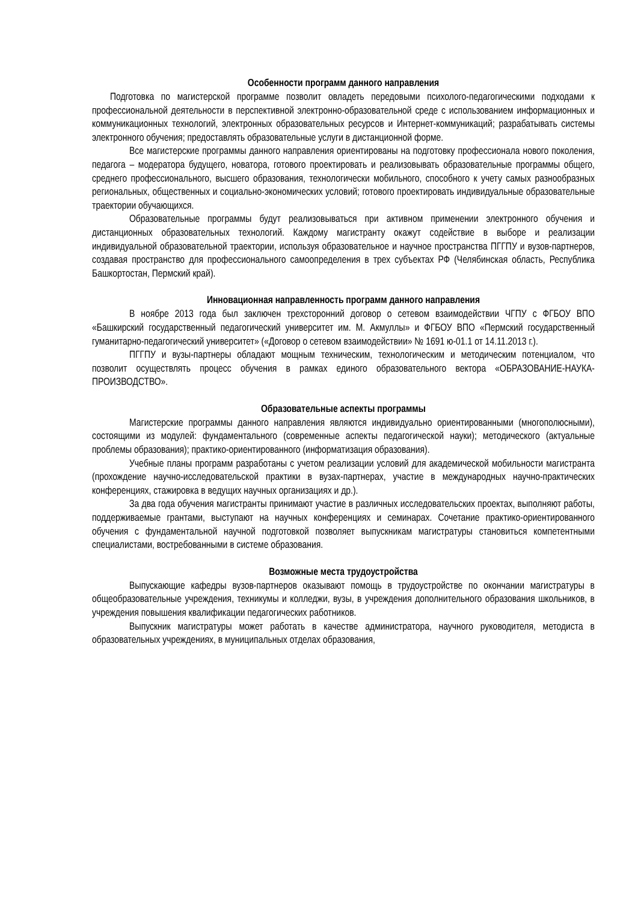Особенности программ данного направления
Подготовка по магистерской программе позволит овладеть передовыми психолого-педагогическими подходами к профессиональной деятельности в перспективной электронно-образовательной среде с использованием информационных и коммуникационных технологий, электронных образовательных ресурсов и Интернет-коммуникаций; разрабатывать системы электронного обучения; предоставлять образовательные услуги в дистанционной форме.
Все магистерские программы данного направления ориентированы на подготовку профессионала нового поколения, педагога – модератора будущего, новатора, готового проектировать и реализовывать образовательные программы общего, среднего профессионального, высшего образования, технологически мобильного, способного к учету самых разнообразных региональных, общественных и социально-экономических условий; готового проектировать индивидуальные образовательные траектории обучающихся.
Образовательные программы будут реализовываться при активном применении электронного обучения и дистанционных образовательных технологий. Каждому магистранту окажут содействие в выборе и реализации индивидуальной образовательной траектории, используя образовательное и научное пространства ПГГПУ и вузов-партнеров, создавая пространство для профессионального самоопределения в трех субъектах РФ (Челябинская область, Республика Башкортостан, Пермский край).
Инновационная направленность программ данного направления
В ноябре 2013 года был заключен трехсторонний договор о сетевом взаимодействии ЧГПУ с ФГБОУ ВПО «Башкирский государственный педагогический университет им. М. Акмуллы» и ФГБОУ ВПО «Пермский государственный гуманитарно-педагогический университет» («Договор о сетевом взаимодействии» № 1691 ю-01.1 от 14.11.2013 г.).
ПГГПУ и вузы-партнеры обладают мощным техническим, технологическим и методическим потенциалом, что позволит осуществлять процесс обучения в рамках единого образовательного вектора «ОБРАЗОВАНИЕ-НАУКА-ПРОИЗВОДСТВО».
Образовательные аспекты программы
Магистерские программы данного направления являются индивидуально ориентированными (многополюсными), состоящими из модулей: фундаментального (современные аспекты педагогической науки); методического (актуальные проблемы образования); практико-ориентированного (информатизация образования).
Учебные планы программ разработаны с учетом реализации условий для академической мобильности магистранта (прохождение научно-исследовательской практики в вузах-партнерах, участие в международных научно-практических конференциях, стажировка в ведущих научных организациях и др.).
За два года обучения магистранты принимают участие в различных исследовательских проектах, выполняют работы, поддерживаемые грантами, выступают на научных конференциях и семинарах. Сочетание практико-ориентированного обучения с фундаментальной научной подготовкой позволяет выпускникам магистратуры становиться компетентными специалистами, востребованными в системе образования.
Возможные места трудоустройства
Выпускающие кафедры вузов-партнеров оказывают помощь в трудоустройстве по окончании магистратуры в общеобразовательные учреждения, техникумы и колледжи, вузы, в учреждения дополнительного образования школьников, в учреждения повышения квалификации педагогических работников.
Выпускник магистратуры может работать в качестве администратора, научного руководителя, методиста в образовательных учреждениях, в муниципальных отделах образования,